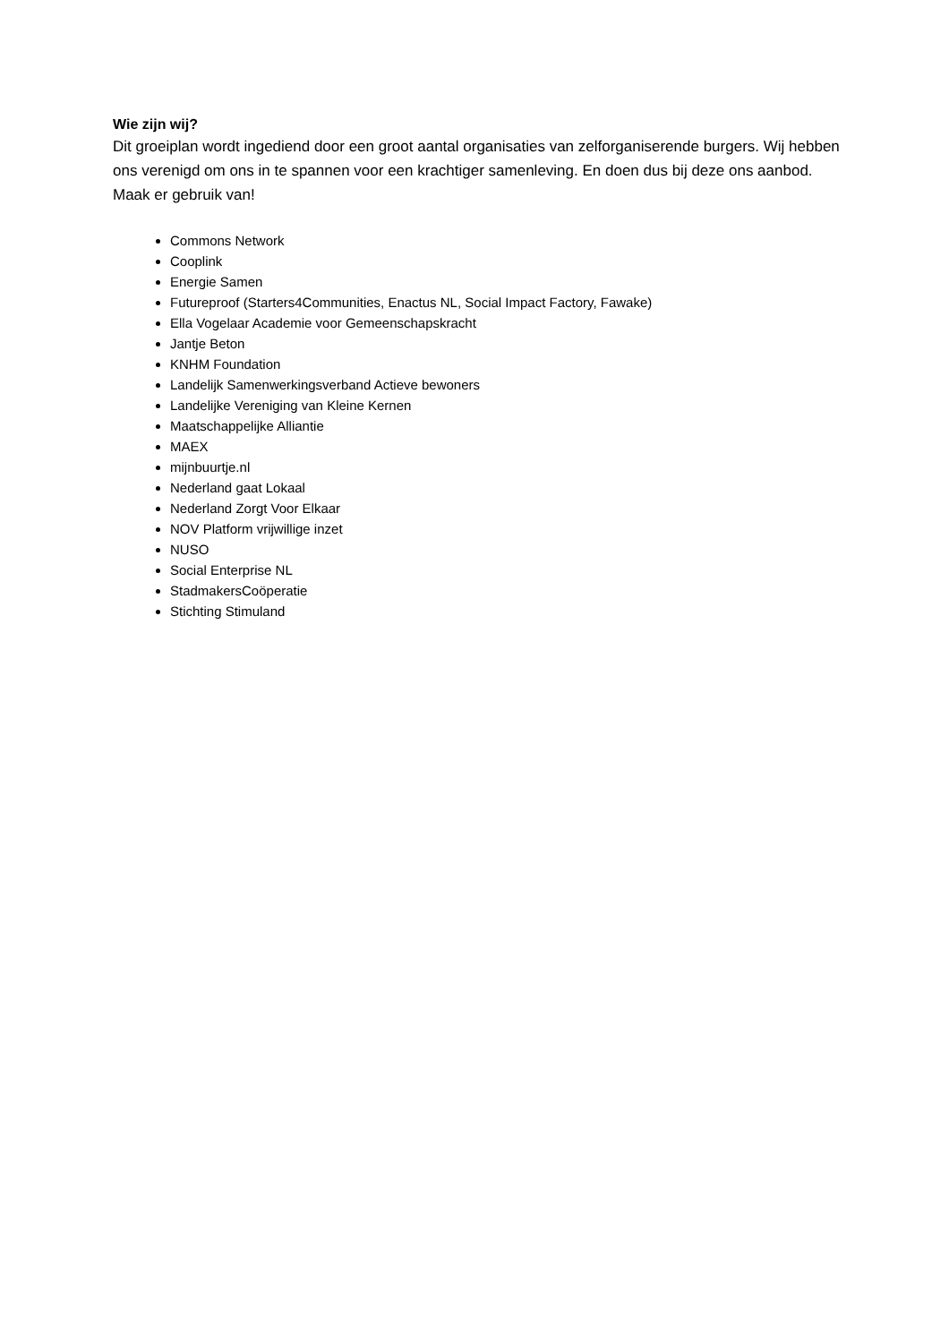Wie zijn wij?
Dit groeiplan wordt ingediend door een groot aantal organisaties van zelforganiserende burgers. Wij hebben ons verenigd om ons in te spannen voor een krachtiger samenleving. En doen dus bij deze ons aanbod. Maak er gebruik van!
Commons Network
Cooplink
Energie Samen
Futureproof (Starters4Communities, Enactus NL, Social Impact Factory, Fawake)
Ella Vogelaar Academie voor Gemeenschapskracht
Jantje Beton
KNHM Foundation
Landelijk Samenwerkingsverband Actieve bewoners
Landelijke Vereniging van Kleine Kernen
Maatschappelijke Alliantie
MAEX
mijnbuurtje.nl
Nederland gaat Lokaal
Nederland Zorgt Voor Elkaar
NOV Platform vrijwillige inzet
NUSO
Social Enterprise NL
StadmakersCoöperatie
Stichting Stimuland